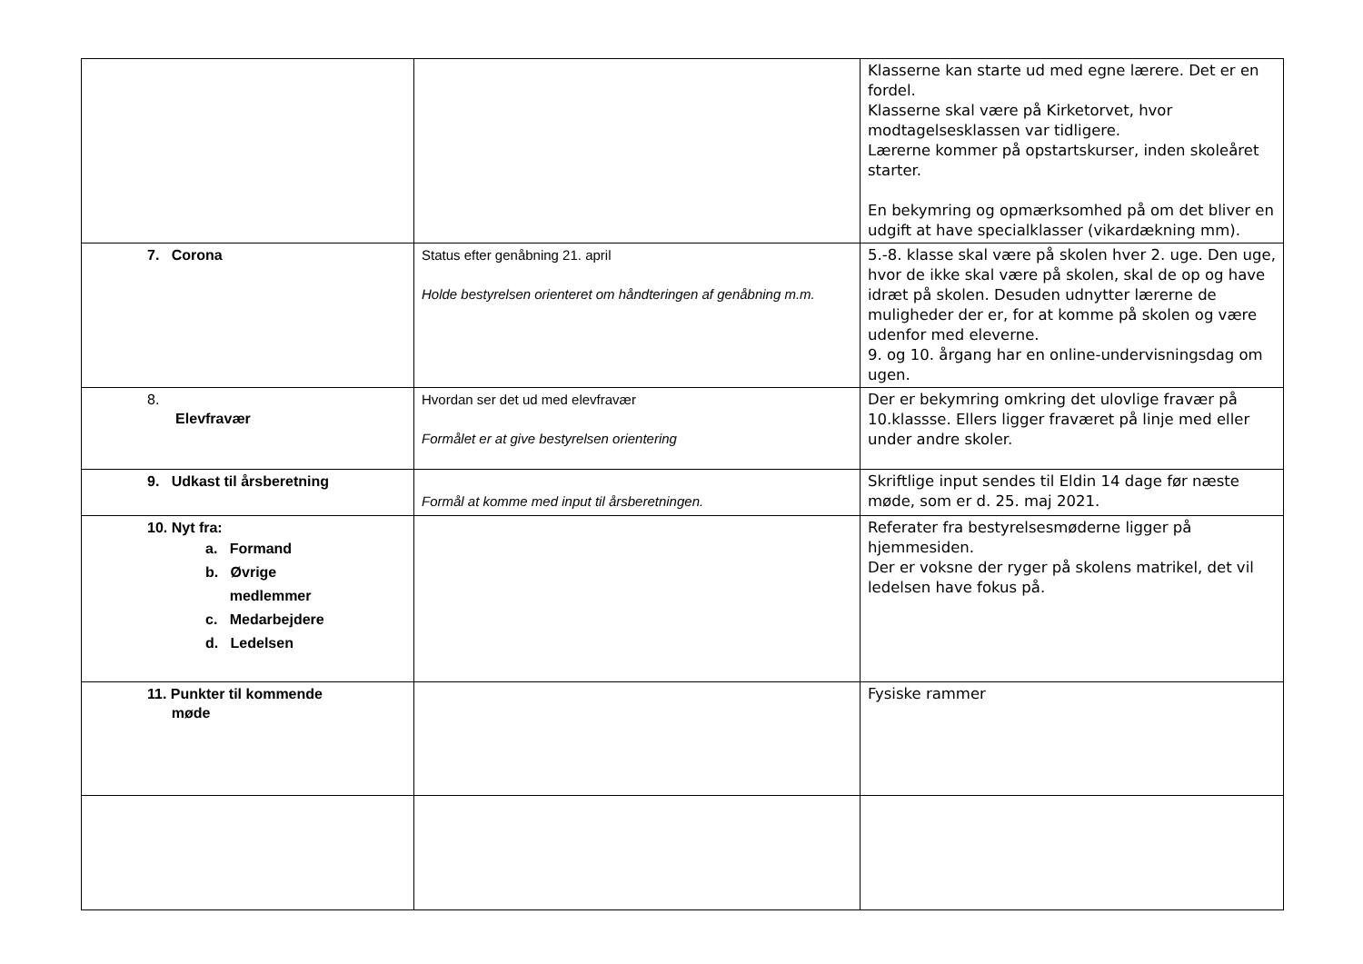| | | Klasserne kan starte ud med egne lærere. Det er en fordel. Klasserne skal være på Kirketorvet, hvor modtagelsesklassen var tidligere. Lærerne kommer på opstartskurser, inden skoleåret starter. En bekymring og opmærksomhed på om det bliver en udgift at have specialklasser (vikardækning mm). |
| 7. Corona | Status efter genåbning 21. april Holde bestyrelsen orienteret om håndteringen af genåbning m.m. | 5.-8. klasse skal være på skolen hver 2. uge. Den uge, hvor de ikke skal være på skolen, skal de op og have idræt på skolen. Desuden udnytter lærerne de muligheder der er, for at komme på skolen og være udenfor med eleverne. 9. og 10. årgang har en online-undervisningsdag om ugen. |
| 8. Elevfravær | Hvordan ser det ud med elevfravær Formålet er at give bestyrelsen orientering | Der er bekymring omkring det ulovlige fravær på 10.klassse. Ellers ligger fraværet på linje med eller under andre skoler. |
| 9. Udkast til årsberetning | Formål at komme med input til årsberetningen. | Skriftlige input sendes til Eldin 14 dage før næste møde, som er d. 25. maj 2021. |
| 10. Nyt fra: a. Formand b. Øvrige medlemmer c. Medarbejdere d. Ledelsen | | Referater fra bestyrelsesmøderne ligger på hjemmesiden. Der er voksne der ryger på skolens matrikel, det vil ledelsen have fokus på. |
| 11. Punkter til kommende møde | | Fysiske rammer |